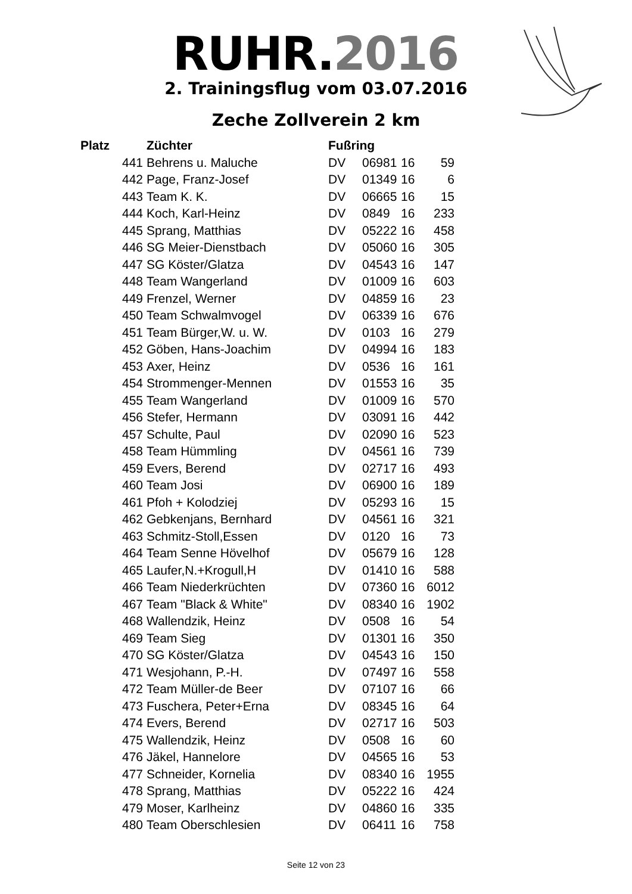RUHR.2016
2. Trainingsflug vom 03.07.2016
Zeche Zollverein 2 km
| Platz | Züchter | Fußring | | | |
| --- | --- | --- | --- | --- | --- |
| 441 | Behrens u. Maluche | DV | 06981 | 16 | 59 |
| 442 | Page, Franz-Josef | DV | 01349 | 16 | 6 |
| 443 | Team K. K. | DV | 06665 | 16 | 15 |
| 444 | Koch, Karl-Heinz | DV | 0849 | 16 | 233 |
| 445 | Sprang, Matthias | DV | 05222 | 16 | 458 |
| 446 | SG Meier-Dienstbach | DV | 05060 | 16 | 305 |
| 447 | SG Köster/Glatza | DV | 04543 | 16 | 147 |
| 448 | Team Wangerland | DV | 01009 | 16 | 603 |
| 449 | Frenzel, Werner | DV | 04859 | 16 | 23 |
| 450 | Team Schwalmvogel | DV | 06339 | 16 | 676 |
| 451 | Team Bürger,W. u. W. | DV | 0103 | 16 | 279 |
| 452 | Göben, Hans-Joachim | DV | 04994 | 16 | 183 |
| 453 | Axer, Heinz | DV | 0536 | 16 | 161 |
| 454 | Strommenger-Mennen | DV | 01553 | 16 | 35 |
| 455 | Team Wangerland | DV | 01009 | 16 | 570 |
| 456 | Stefer, Hermann | DV | 03091 | 16 | 442 |
| 457 | Schulte, Paul | DV | 02090 | 16 | 523 |
| 458 | Team Hümmling | DV | 04561 | 16 | 739 |
| 459 | Evers, Berend | DV | 02717 | 16 | 493 |
| 460 | Team Josi | DV | 06900 | 16 | 189 |
| 461 | Pfoh + Kolodziej | DV | 05293 | 16 | 15 |
| 462 | Gebkenjans, Bernhard | DV | 04561 | 16 | 321 |
| 463 | Schmitz-Stoll,Essen | DV | 0120 | 16 | 73 |
| 464 | Team Senne Hövelhof | DV | 05679 | 16 | 128 |
| 465 | Laufer,N.+Krogull,H | DV | 01410 | 16 | 588 |
| 466 | Team Niederkrüchten | DV | 07360 | 16 | 6012 |
| 467 | Team "Black & White" | DV | 08340 | 16 | 1902 |
| 468 | Wallendzik, Heinz | DV | 0508 | 16 | 54 |
| 469 | Team Sieg | DV | 01301 | 16 | 350 |
| 470 | SG Köster/Glatza | DV | 04543 | 16 | 150 |
| 471 | Wesjohann, P.-H. | DV | 07497 | 16 | 558 |
| 472 | Team Müller-de Beer | DV | 07107 | 16 | 66 |
| 473 | Fuschera, Peter+Erna | DV | 08345 | 16 | 64 |
| 474 | Evers, Berend | DV | 02717 | 16 | 503 |
| 475 | Wallendzik, Heinz | DV | 0508 | 16 | 60 |
| 476 | Jäkel, Hannelore | DV | 04565 | 16 | 53 |
| 477 | Schneider, Kornelia | DV | 08340 | 16 | 1955 |
| 478 | Sprang, Matthias | DV | 05222 | 16 | 424 |
| 479 | Moser, Karlheinz | DV | 04860 | 16 | 335 |
| 480 | Team Oberschlesien | DV | 06411 | 16 | 758 |
Seite 12 von 23